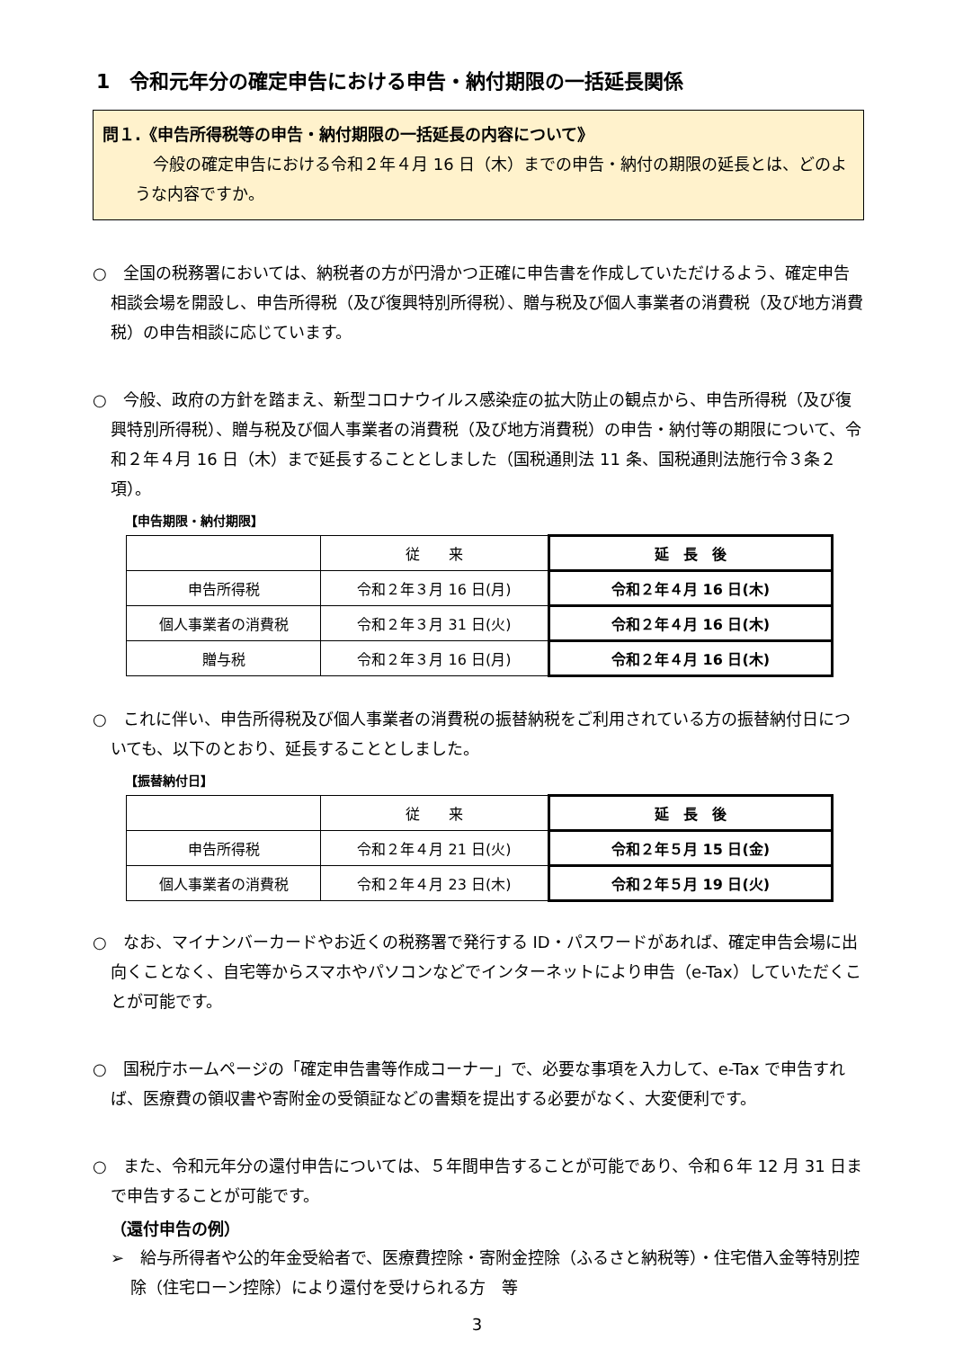1　令和元年分の確定申告における申告・納付期限の一括延長関係
問１.《申告所得税等の申告・納付期限の一括延長の内容について》
今般の確定申告における令和２年４月 16 日（木）までの申告・納付の期限の延長とは、どのような内容ですか。
○　全国の税務署においては、納税者の方が円滑かつ正確に申告書を作成していただけるよう、確定申告相談会場を開設し、申告所得税（及び復興特別所得税）、贈与税及び個人事業者の消費税（及び地方消費税）の申告相談に応じています。
○　今般、政府の方針を踏まえ、新型コロナウイルス感染症の拡大防止の観点から、申告所得税（及び復興特別所得税）、贈与税及び個人事業者の消費税（及び地方消費税）の申告・納付等の期限について、令和２年４月 16 日（木）まで延長することとしました（国税通則法 11 条、国税通則法施行令３条２項）。
【申告期限・納付期限】
| | 従 来 | 延 長 後 |
| --- | --- | --- |
| 申告所得税 | 令和２年３月 16 日(月) | 令和２年４月 16 日(木) |
| 個人事業者の消費税 | 令和２年３月 31 日(火) | 令和２年４月 16 日(木) |
| 贈与税 | 令和２年３月 16 日(月) | 令和２年４月 16 日(木) |
○　これに伴い、申告所得税及び個人事業者の消費税の振替納税をご利用されている方の振替納付日についても、以下のとおり、延長することとしました。
【振替納付日】
| | 従 来 | 延 長 後 |
| --- | --- | --- |
| 申告所得税 | 令和２年４月 21 日(火) | 令和２年５月 15 日(金) |
| 個人事業者の消費税 | 令和２年４月 23 日(木) | 令和２年５月 19 日(火) |
○　なお、マイナンバーカードやお近くの税務署で発行する ID・パスワードがあれば、確定申告会場に出向くことなく、自宅等からスマホやパソコンなどでインターネットにより申告（e-Tax）していただくことが可能です。
○　国税庁ホームページの「確定申告書等作成コーナー」で、必要な事項を入力して、e-Tax で申告すれば、医療費の領収書や寄附金の受領証などの書類を提出する必要がなく、大変便利です。
○　また、令和元年分の還付申告については、５年間申告することが可能であり、令和６年 12 月 31 日まで申告することが可能です。
（還付申告の例）
➢　給与所得者や公的年金受給者で、医療費控除・寄附金控除（ふるさと納税等）・住宅借入金等特別控除（住宅ローン控除）により還付を受けられる方　等
3